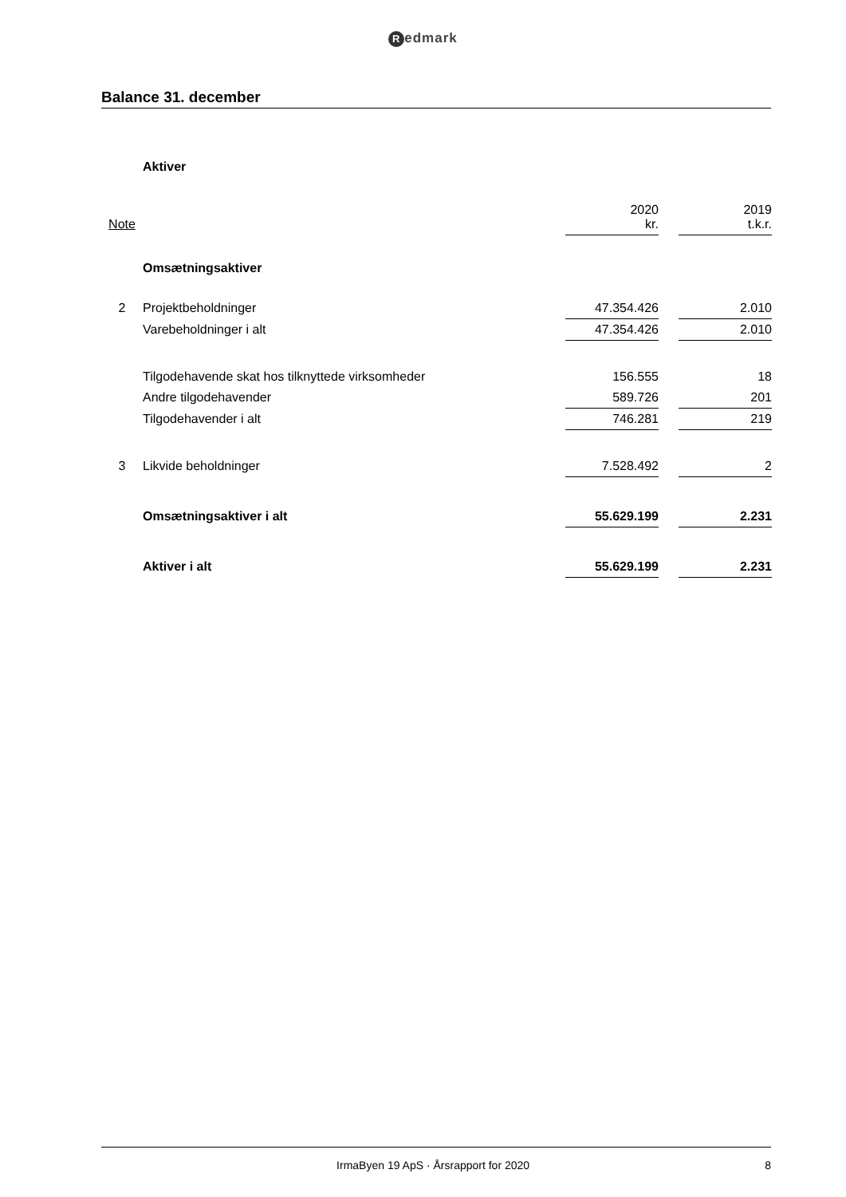Redmark
Balance 31. december
| | Aktiver | | | |
| Note | | 2020 kr. | | 2019 t.k.r. |
| | Omsætningsaktiver | | | |
| 2 | Projektbeholdninger | 47.354.426 | | 2.010 |
| | Varebeholdninger i alt | 47.354.426 | | 2.010 |
| | Tilgodehavende skat hos tilknyttede virksomheder | 156.555 | | 18 |
| | Andre tilgodehavender | 589.726 | | 201 |
| | Tilgodehavender i alt | 746.281 | | 219 |
| 3 | Likvide beholdninger | 7.528.492 | | 2 |
| | Omsætningsaktiver i alt | 55.629.199 | | 2.231 |
| | Aktiver i alt | 55.629.199 | | 2.231 |
IrmaByen 19 ApS · Årsrapport for 2020
8